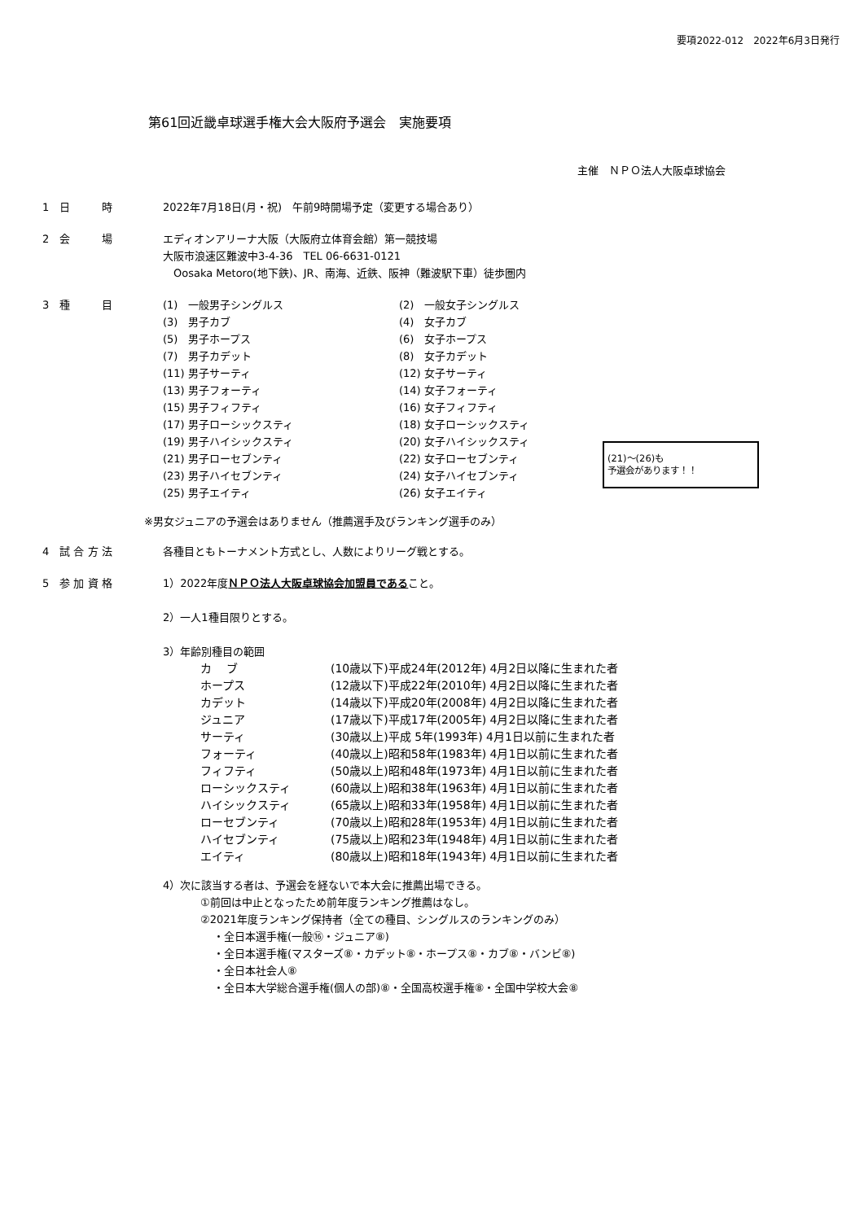要項2022-012　2022年6月3日発行
第61回近畿卓球選手権大会大阪府予選会　実施要項
主催　ＮＰＯ法人大阪卓球協会
1　日　　　時 2022年7月18日(月・祝)　午前9時開場予定（変更する場合あり）
2　会　　　場 エディオンアリーナ大阪（大阪府立体育会館）第一競技場
大阪市浪速区難波中3-4-36　TEL 06-6631-0121
　Oosaka Metoro(地下鉄)、JR、南海、近鉄、阪神（難波駅下車）徒歩圏内
3　種　　　目
| (1) 一般男子シングルス |
| (3) 男子カブ |
| (5) 男子ホープス |
| (7) 男子カデット |
| (11) 男子サーティ |
| (13) 男子フォーティ |
| (15) 男子フィフティ |
| (17) 男子ローシックスティ |
| (19) 男子ハイシックスティ |
| (21) 男子ローセブンティ |
| (23) 男子ハイセブンティ |
| (25) 男子エイティ |
| (2) 一般女子シングルス |
| (4) 女子カブ |
| (6) 女子ホープス |
| (8) 女子カデット |
| (12) 女子サーティ |
| (14) 女子フォーティ |
| (16) 女子フィフティ |
| (18) 女子ローシックスティ |
| (20) 女子ハイシックスティ |
| (22) 女子ローセブンティ |
| (24) 女子ハイセブンティ |
| (26) 女子エイティ |
(21)～(26)も
予選会があります！！
※男女ジュニアの予選会はありません（推薦選手及びランキング選手のみ）
4　試 合 方 法 各種目ともトーナメント方式とし、人数によりリーグ戦とする。
5　参 加 資 格 1）2022年度ＮＰＯ法人大阪卓球協会加盟員であること。
2）一人1種目限りとする。
3）年齢別種目の範囲
| カ ブ | (10歳以下)平成24年(2012年) 4月2日以降に生まれた者 |
| ホープス | (12歳以下)平成22年(2010年) 4月2日以降に生まれた者 |
| カデット | (14歳以下)平成20年(2008年) 4月2日以降に生まれた者 |
| ジュニア | (17歳以下)平成17年(2005年) 4月2日以降に生まれた者 |
| サーティ | (30歳以上)平成 5年(1993年) 4月1日以前に生まれた者 |
| フォーティ | (40歳以上)昭和58年(1983年) 4月1日以前に生まれた者 |
| フィフティ | (50歳以上)昭和48年(1973年) 4月1日以前に生まれた者 |
| ローシックスティ | (60歳以上)昭和38年(1963年) 4月1日以前に生まれた者 |
| ハイシックスティ | (65歳以上)昭和33年(1958年) 4月1日以前に生まれた者 |
| ローセブンティ | (70歳以上)昭和28年(1953年) 4月1日以前に生まれた者 |
| ハイセブンティ | (75歳以上)昭和23年(1948年) 4月1日以前に生まれた者 |
| エイティ | (80歳以上)昭和18年(1943年) 4月1日以前に生まれた者 |
4）次に該当する者は、予選会を経ないで本大会に推薦出場できる。
①前回は中止となったため前年度ランキング推薦はなし。
②2021年度ランキング保持者（全ての種目、シングルスのランキングのみ）
・全日本選手権(一般⑯・ジュニア⑧)
・全日本選手権(マスターズ⑧・カデット⑧・ホープス⑧・カブ⑧・バンビ⑧)
・全日本社会人⑧
・全日本大学総合選手権(個人の部)⑧・全国高校選手権⑧・全国中学校大会⑧